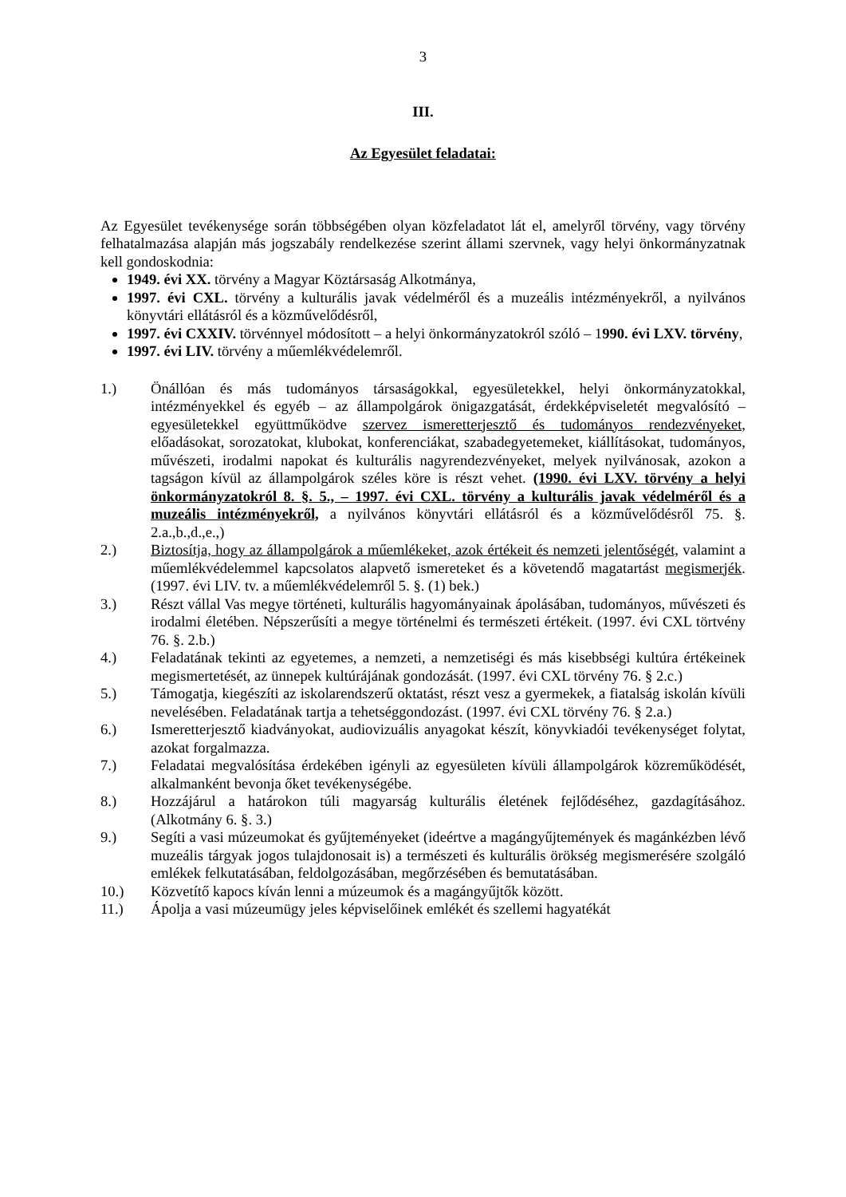3
III.
Az Egyesület feladatai:
Az Egyesület tevékenysége során többségében olyan közfeladatot lát el, amelyről törvény, vagy törvény felhatalmazása alapján más jogszabály rendelkezése szerint állami szervnek, vagy helyi önkormányzatnak kell gondoskodnia:
1949. évi XX. törvény a Magyar Köztársaság Alkotmánya,
1997. évi CXL. törvény a kulturális javak védelméről és a muzeális intézményekről, a nyilvános könyvtári ellátásról és a közművelődésről,
1997. évi CXXIV. törvénnyel módosított – a helyi önkormányzatokról szóló – 1990. évi LXV. törvény,
1997. évi LIV. törvény a műemlékvédelemről.
1.) Önállóan és más tudományos társaságokkal, egyesületekkel, helyi önkormányzatokkal, intézményekkel és egyéb – az állampolgárok önigazgatását, érdekképviseletét megvalósító – egyesületekkel együttműködve szervez ismeretterjesztő és tudományos rendezvényeket, előadásokat, sorozatokat, klubokat, konferenciákat, szabadegyetemeket, kiállításokat, tudományos, művészeti, irodalmi napokat és kulturális nagyrendezvényeket, melyek nyilvánosak, azokon a tagságon kívül az állampolgárok széles köre is részt vehet. (1990. évi LXV. törvény a helyi önkormányzatokról 8. §. 5., – 1997. évi CXL. törvény a kulturális javak védelméről és a muzeális intézményekről, a nyilvános könyvtári ellátásról és a közművelődésről 75. §. 2.a.,b.,d.,e.,)
2.) Biztosítja, hogy az állampolgárok a műemlékeket, azok értékeit és nemzeti jelentőségét, valamint a műemlékvédelemmel kapcsolatos alapvető ismereteket és a követendő magatartást megismerjék. (1997. évi LIV. tv. a műemlékvédelemről 5. §. (1) bek.)
3.) Részt vállal Vas megye történeti, kulturális hagyományainak ápolásában, tudományos, művészeti és irodalmi életében. Népszerűsíti a megye történelmi és természeti értékeit. (1997. évi CXL törtvény 76. §. 2.b.)
4.) Feladatának tekinti az egyetemes, a nemzeti, a nemzetiségi és más kisebbségi kultúra értékeinek megismertetését, az ünnepek kultúrájának gondozását. (1997. évi CXL törvény 76. § 2.c.)
5.) Támogatja, kiegészíti az iskolarendszerű oktatást, részt vesz a gyermekek, a fiatalság iskolán kívüli nevelésében. Feladatának tartja a tehetséggondozást. (1997. évi CXL törvény 76. § 2.a.)
6.) Ismeretterjesztő kiadványokat, audiovizuális anyagokat készít, könyvkiadói tevékenységet folytat, azokat forgalmazza.
7.) Feladatai megvalósítása érdekében igényli az egyesületen kívüli állampolgárok közreműködését, alkalmanként bevonja őket tevékenységébe.
8.) Hozzájárul a határokon túli magyarság kulturális életének fejlődéséhez, gazdagításához. (Alkotmány 6. §. 3.)
9.) Segíti a vasi múzeumokat és gyűjteményeket (ideértve a magángyűjtemények és magánkézben lévő muzeális tárgyak jogos tulajdonosait is) a természeti és kulturális örökség megismerésére szolgáló emlékek felkutatásában, feldolgozásában, megőrzésében és bemutatásában.
10.) Közvetítő kapocs kíván lenni a múzeumok és a magángyűjtők között.
11.) Ápolja a vasi múzeumügy jeles képviselőinek emlékét és szellemi hagyatékát